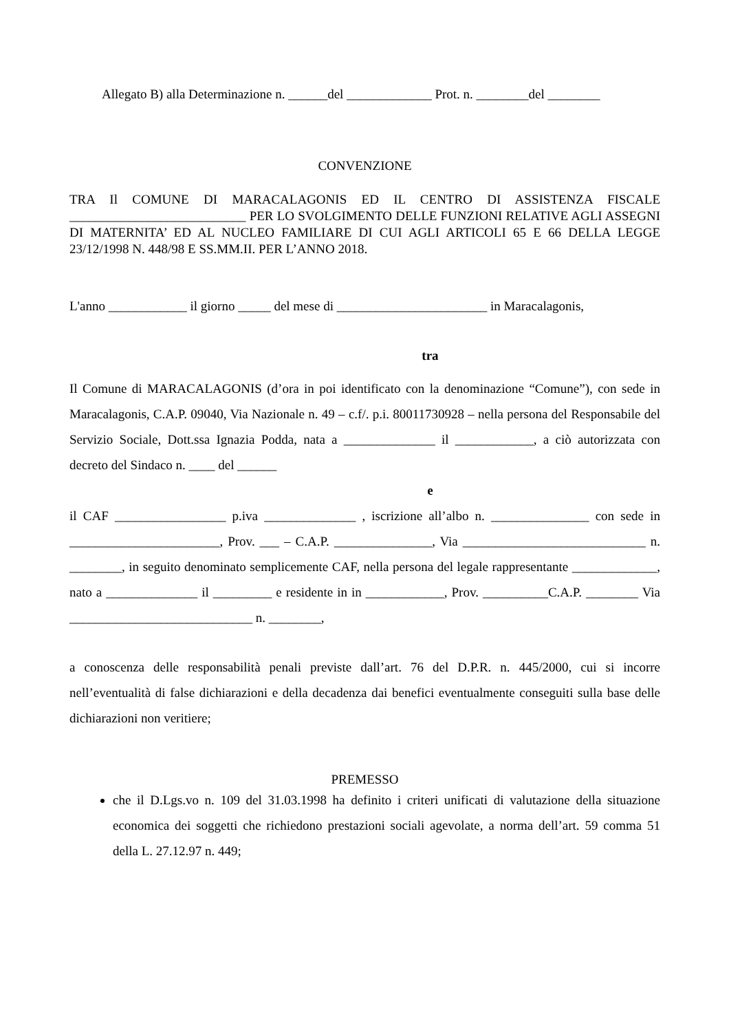Allegato B) alla Determinazione n. ______del _____________ Prot. n. ________del ________
CONVENZIONE
TRA Il COMUNE DI MARACALAGONIS ED IL CENTRO DI ASSISTENZA FISCALE ___________________________ PER LO SVOLGIMENTO DELLE FUNZIONI RELATIVE AGLI ASSEGNI DI MATERNITA’ ED AL NUCLEO FAMILIARE DI CUI AGLI ARTICOLI 65 E 66 DELLA LEGGE 23/12/1998 N. 448/98 E SS.MM.II. PER L’ANNO 2018.
L'anno ____________ il giorno _____ del mese di _______________________ in Maracalagonis,
tra
Il Comune di MARACALAGONIS (d’ora in poi identificato con la denominazione “Comune”), con sede in Maracalagonis, C.A.P. 09040, Via Nazionale n. 49 – c.f/. p.i. 80011730928 – nella persona del Responsabile del Servizio Sociale, Dott.ssa Ignazia Podda, nata a ______________ il ____________, a ciò autorizzata con decreto del Sindaco n. ____ del ______
e
il CAF _________________ p.iva ______________ , iscrizione all’albo n. _______________ con sede in _______________________, Prov. ___ – C.A.P. _______________, Via ____________________________ n. ________, in seguito denominato semplicemente CAF, nella persona del legale rappresentante _____________, nato a ______________ il _________ e residente in in ____________, Prov. __________C.A.P. ________ Via ____________________________ n. ________,
a conoscenza delle responsabilità penali previste dall’art. 76 del D.P.R. n. 445/2000, cui si incorre nell’eventualità di false dichiarazioni e della decadenza dai benefici eventualmente conseguiti sulla base delle dichiarazioni non veritiere;
PREMESSO
che il D.Lgs.vo n. 109 del 31.03.1998 ha definito i criteri unificati di valutazione della situazione economica dei soggetti che richiedono prestazioni sociali agevolate, a norma dell’art. 59 comma 51 della L. 27.12.97 n. 449;